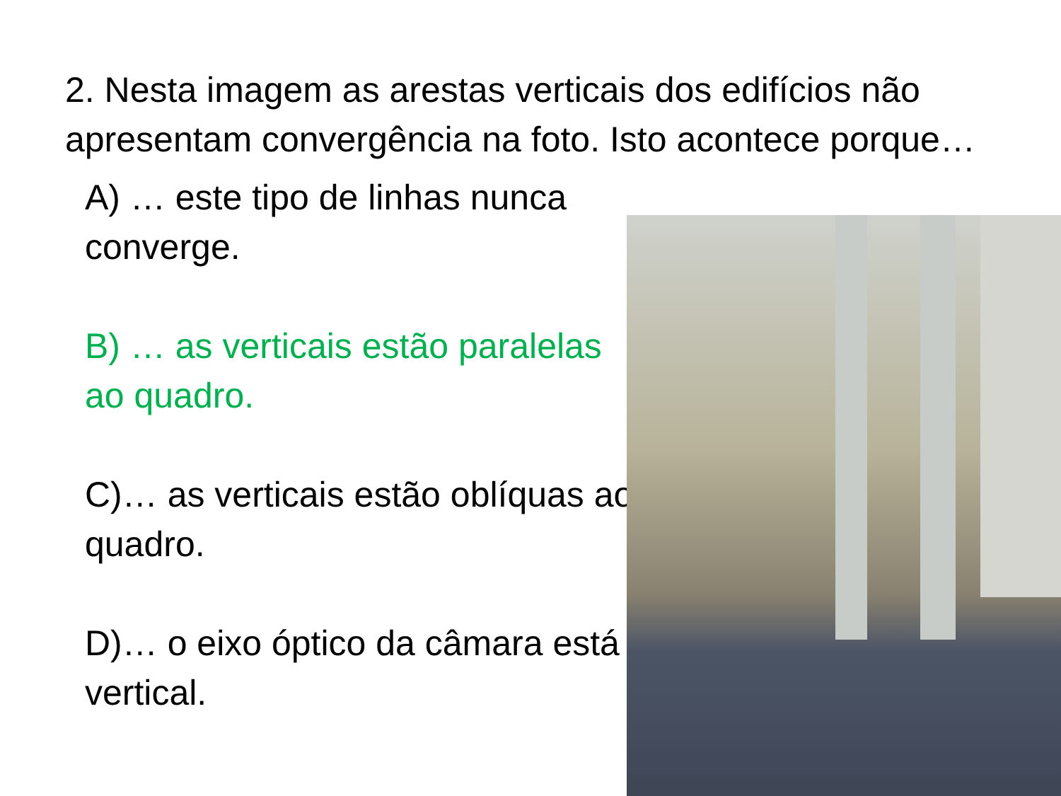2. Nesta imagem as arestas verticais dos edifícios não apresentam convergência na foto. Isto acontece porque…
A) … este tipo de linhas nunca converge.
B) … as verticais estão paralelas ao quadro.
C)… as verticais estão oblíquas ao quadro.
D)… o eixo óptico da câmara está vertical.